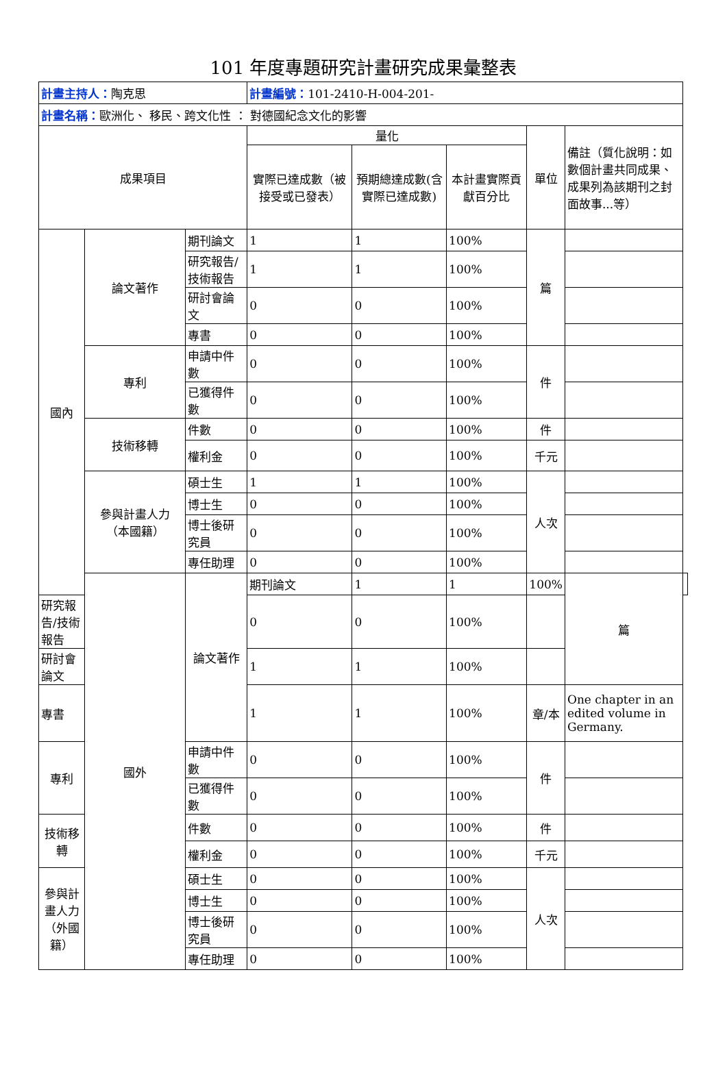101 年度專題研究計畫研究成果彙整表
| 計畫主持人： 陶克思 | | | 計畫編號： 101-2410-H-004-201- | | | | | |
| 計畫名稱： 歐洲化、 移民、跨文化性 ： 對德國紀念文化的影響 | | | | | | | | |
| 成果項目 | | | 量化 | | | 單位 | 備註（質化說明：如數個計畫共同成果、成果列為該期刊之封面故事...等） | |
| | | | 實際已達成數（被接受或已發表） | 預期總達成數(含實際已達成數) | 本計畫實際貢獻百分比 | | | |
| 國內 | 論文著作 | 期刊論文 | 1 | 1 | 100% | 篇 | | |
| | | 研究報告/技術報告 | 1 | 1 | 100% | | | |
| | | 研討會論文 | 0 | 0 | 100% | | | |
| | | 專書 | 0 | 0 | 100% | | | |
| | 專利 | 申請中件數 | 0 | 0 | 100% | 件 | | |
| | | 已獲得件數 | 0 | 0 | 100% | | | |
| | 技術移轉 | 件數 | 0 | 0 | 100% | 件 | | |
| | | 權利金 | 0 | 0 | 100% | 千元 | | |
| | 參與計畫人力 （本國籍） | 碩士生 | 1 | 1 | 100% | 人次 | | |
| | | 博士生 | 0 | 0 | 100% | | | |
| | | 博士後研究員 | 0 | 0 | 100% | | | |
| | | 專任助理 | 0 | 0 | 100% | | | |
| | 國外 | 論文著作 | 期刊論文 | 1 | 1 | 100% | 篇 | |
| 研究報告/技術報告 | | | 0 | 0 | 100% | | | |
| 研討會論文 | | | 1 | 1 | 100% | | | |
| 專書 | | | 1 | 1 | 100% | 章/本 | One chapter in an edited volume in Germany. | |
| 專利 | | 申請中件數 | 0 | 0 | 100% | 件 | | |
| | | 已獲得件數 | 0 | 0 | 100% | | | |
| 技術移轉 | | 件數 | 0 | 0 | 100% | 件 | | |
| | | 權利金 | 0 | 0 | 100% | 千元 | | |
| 參與計畫人力 （外國籍） | | 碩士生 | 0 | 0 | 100% | 人次 | | |
| | | 博士生 | 0 | 0 | 100% | | | |
| | | 博士後研究員 | 0 | 0 | 100% | | | |
| | | 專任助理 | 0 | 0 | 100% | | | |